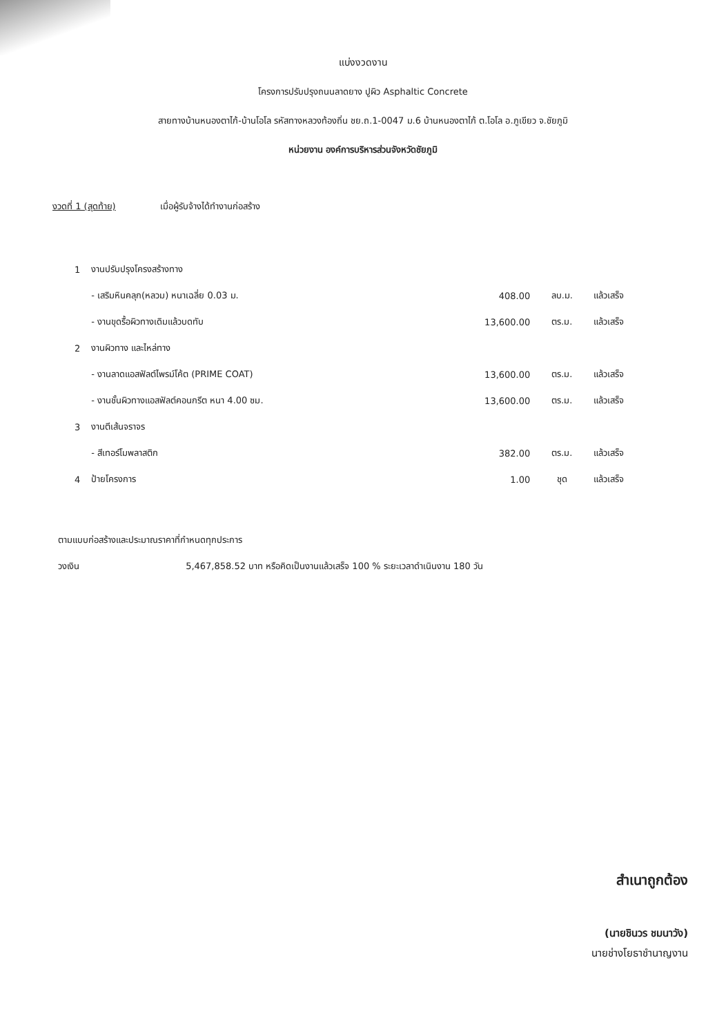แบ่งงวดงาน
โครงการปรับปรุงถนนลาดยาง ปูผิว Asphaltic Concrete
สายทางบ้านหนองตาไก้-บ้านโอโล รหัสทางหลวงท้องถิ่น ชย.ถ.1-0047 ม.6 บ้านหนองตาไก้ ต.โอโล อ.ภูเขียว จ.ชัยภูมิ
หน่วยงาน องค์การบริหารส่วนจังหวัดชัยภูมิ
งวดที่ 1 (สุดท้าย) เมื่อผู้รับจ้างได้ทำงานก่อสร้าง
| 1 | งานปรับปรุงโครงสร้างทาง | | | |
| | - เสริมหินคลุก(หลวม) หนาเฉลี่ย 0.03 ม. | 408.00 | ลบ.ม. | แล้วเสร็จ |
| | - งานขุดรื้อผิวทางเดิมแล้วบดทับ | 13,600.00 | ตร.ม. | แล้วเสร็จ |
| 2 | งานผิวทาง และไหล่ทาง | | | |
| | - งานลาดแอสฟัลต์ไพรม์โค้ต (PRIME COAT) | 13,600.00 | ตร.ม. | แล้วเสร็จ |
| | - งานชั้นผิวทางแอสฟัลต์คอนกรีต หนา 4.00 ซม. | 13,600.00 | ตร.ม. | แล้วเสร็จ |
| 3 | งานตีเส้นจราจร | | | |
| | - สีเทอร์โมพลาสติก | 382.00 | ตร.ม. | แล้วเสร็จ |
| 4 | ป้ายโครงการ | 1.00 | ชุด | แล้วเสร็จ |
ตามแบบก่อสร้างและประมาณราคาที่กำหนดทุกประการ
วงเงิน 5,467,858.52 บาท หรือคิดเป็นงานแล้วเสร็จ 100 % ระยะเวลาดำเนินงาน 180 วัน
สำเนาถูกต้อง
(นายชินวร ชมนาวัง)
นายช่างโยธาชำนาญงาน